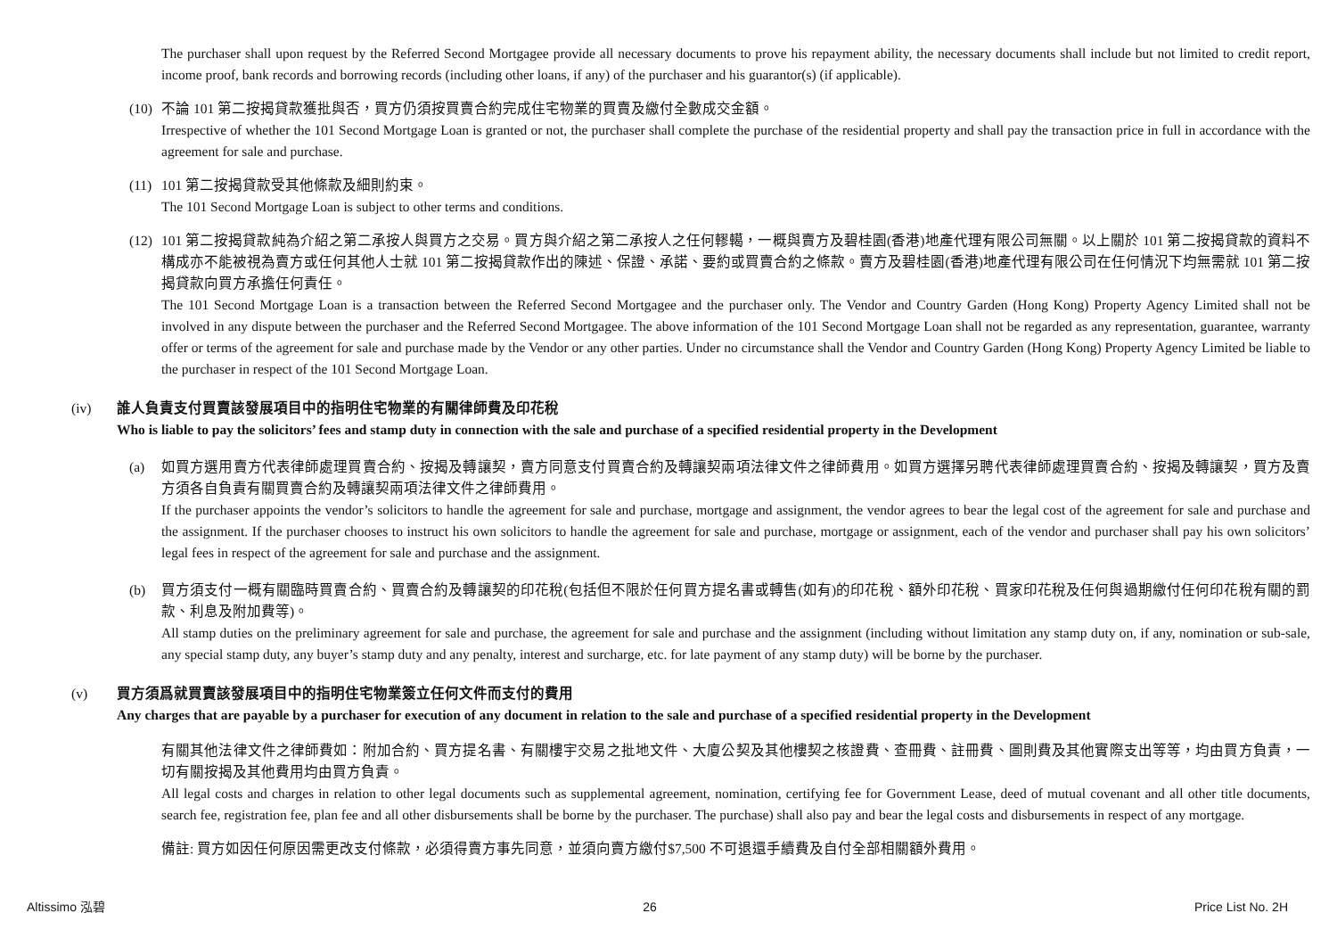The purchaser shall upon request by the Referred Second Mortgagee provide all necessary documents to prove his repayment ability, the necessary documents shall include but not limited to credit report, income proof, bank records and borrowing records (including other loans, if any) of the purchaser and his guarantor(s) (if applicable).
(10)
不論 101 第二按揭貸款獲批與否，買方仍須按買賣合約完成住宅物業的買賣及繳付全數成交金額。
Irrespective of whether the 101 Second Mortgage Loan is granted or not, the purchaser shall complete the purchase of the residential property and shall pay the transaction price in full in accordance with the agreement for sale and purchase.
(11)
101 第二按揭貸款受其他條款及細則約束。
The 101 Second Mortgage Loan is subject to other terms and conditions.
(12)
101 第二按揭貸款純為介紹之第二承按人與買方之交易。買方與介紹之第二承按人之任何轇轕，一概與賣方及碧桂園(香港)地產代理有限公司無關。以上關於 101 第二按揭貸款的資料不構成亦不能被視為賣方或任何其他人士就 101 第二按揭貸款作出的陳述、保證、承諾、要約或買賣合約之條款。賣方及碧桂園(香港)地產代理有限公司在任何情況下均無需就 101 第二按揭貸款向買方承擔任何責任。
The 101 Second Mortgage Loan is a transaction between the Referred Second Mortgagee and the purchaser only. The Vendor and Country Garden (Hong Kong) Property Agency Limited shall not be involved in any dispute between the purchaser and the Referred Second Mortgagee. The above information of the 101 Second Mortgage Loan shall not be regarded as any representation, guarantee, warranty offer or terms of the agreement for sale and purchase made by the Vendor or any other parties. Under no circumstance shall the Vendor and Country Garden (Hong Kong) Property Agency Limited be liable to the purchaser in respect of the 101 Second Mortgage Loan.
(iv) 誰人負責支付買賣該發展項目中的指明住宅物業的有關律師費及印花稅
Who is liable to pay the solicitors’ fees and stamp duty in connection with the sale and purchase of a specified residential property in the Development
(a) 如買方選用賣方代表律師處理買賣合約、按揭及轉讓契，賣方同意支付買賣合約及轉讓契兩項法律文件之律師費用。如買方選擇另聘代表律師處理買賣合約、按揭及轉讓契，買方及賣方須各自負責有關買賣合約及轉讓契兩項法律文件之律師費用。
If the purchaser appoints the vendor’s solicitors to handle the agreement for sale and purchase, mortgage and assignment, the vendor agrees to bear the legal cost of the agreement for sale and purchase and the assignment. If the purchaser chooses to instruct his own solicitors to handle the agreement for sale and purchase, mortgage or assignment, each of the vendor and purchaser shall pay his own solicitors’ legal fees in respect of the agreement for sale and purchase and the assignment.
(b) 買方須支付一概有關臨時買賣合約、買賣合約及轉讓契的印花稅(包括但不限於任何買方提名書或轉售(如有)的印花稅、額外印花稅、買家印花稅及任何與過期繳付任何印花稅有關的罰款、利息及附加費等)。
All stamp duties on the preliminary agreement for sale and purchase, the agreement for sale and purchase and the assignment (including without limitation any stamp duty on, if any, nomination or sub-sale, any special stamp duty, any buyer’s stamp duty and any penalty, interest and surcharge, etc. for late payment of any stamp duty) will be borne by the purchaser.
(v) 買方須爲就買賣該發展項目中的指明住宅物業簽立任何文件而支付的費用
Any charges that are payable by a purchaser for execution of any document in relation to the sale and purchase of a specified residential property in the Development
有關其他法律文件之律師費如：附加合約、買方提名書、有關樓宇交易之批地文件、大廈公契及其他樓契之核證費、查冊費、註冊費、圖則費及其他實際支出等等，均由買方負責，一切有關按揭及其他費用均由買方負責。
All legal costs and charges in relation to other legal documents such as supplemental agreement, nomination, certifying fee for Government Lease, deed of mutual covenant and all other title documents, search fee, registration fee, plan fee and all other disbursements shall be borne by the purchaser. The purchase) shall also pay and bear the legal costs and disbursements in respect of any mortgage.
備註: 買方如因任何原因需更改支付條款，必須得賣方事先同意，並須向賣方繳付$7,500 不可退還手續費及自付全部相關額外費用。
Altissimo 泓碧 26 Price List No. 2H